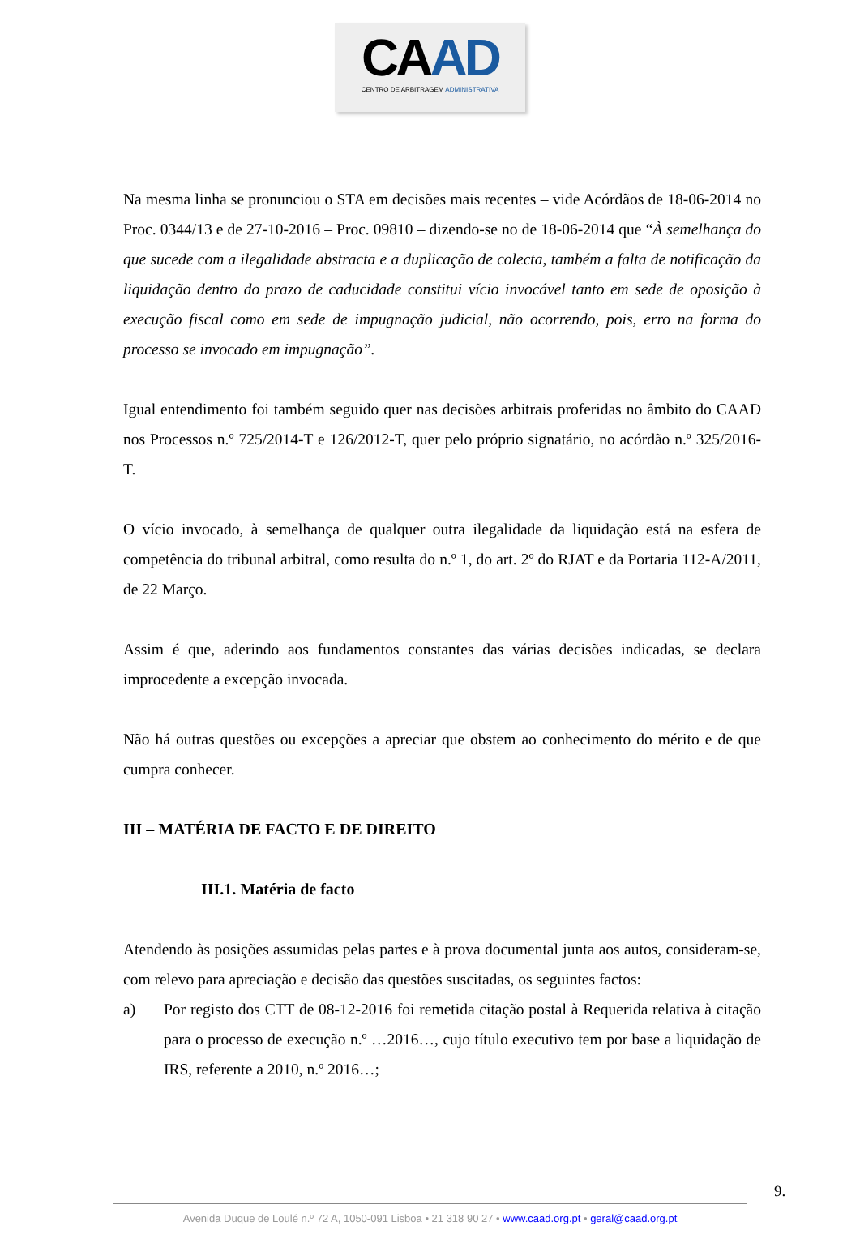CAAD
CENTRO DE ARBITRAGEM ADMINISTRATIVA
Na mesma linha se pronunciou o STA em decisões mais recentes – vide Acórdãos de 18-06-2014 no Proc. 0344/13 e de 27-10-2016 – Proc. 09810 – dizendo-se no de 18-06-2014 que “À semelhança do que sucede com a ilegalidade abstracta e a duplicação de colecta, também a falta de notificação da liquidação dentro do prazo de caducidade constitui vício invocável tanto em sede de oposição à execução fiscal como em sede de impugnação judicial, não ocorrendo, pois, erro na forma do processo se invocado em impugnação”.
Igual entendimento foi também seguido quer nas decisões arbitrais proferidas no âmbito do CAAD nos Processos n.º 725/2014-T e 126/2012-T, quer pelo próprio signatário, no acórdão n.º 325/2016-T.
O vício invocado, à semelhança de qualquer outra ilegalidade da liquidação está na esfera de competência do tribunal arbitral, como resulta do n.º 1, do art. 2º do RJAT e da Portaria 112-A/2011, de 22 Março.
Assim é que, aderindo aos fundamentos constantes das várias decisões indicadas, se declara improcedente a excepção invocada.
Não há outras questões ou excepções a apreciar que obstem ao conhecimento do mérito e de que cumpra conhecer.
III – MATÉRIA DE FACTO E DE DIREITO
III.1. Matéria de facto
Atendendo às posições assumidas pelas partes e à prova documental junta aos autos, consideram-se, com relevo para apreciação e decisão das questões suscitadas, os seguintes factos:
a) Por registo dos CTT de 08-12-2016 foi remetida citação postal à Requerida relativa à citação para o processo de execução n.º …2016…, cujo título executivo tem por base a liquidação de IRS, referente a 2010, n.º 2016…;
9.
Avenida Duque de Loulé n.º 72 A, 1050-091 Lisboa • 21 318 90 27 • www.caad.org.pt • geral@caad.org.pt